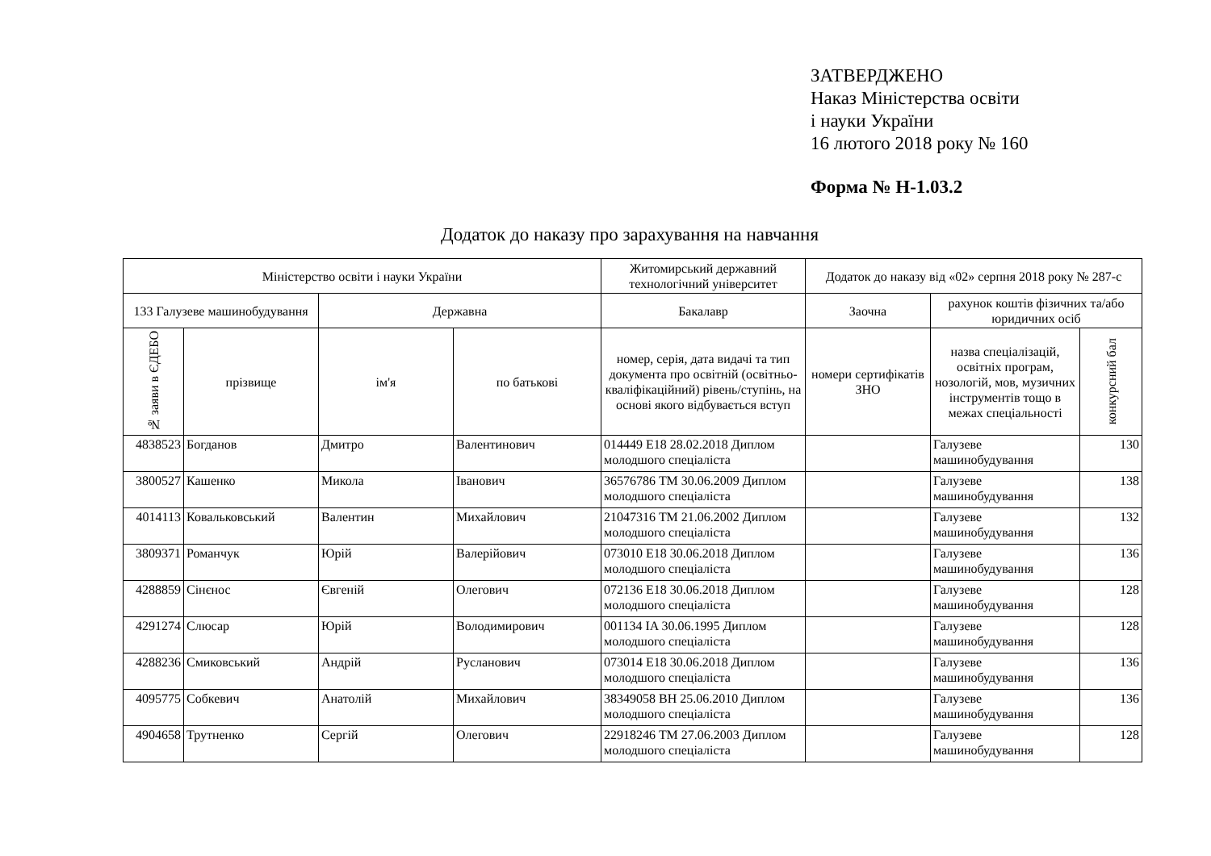ЗАТВЕРДЖЕНО
Наказ Міністерства освіти
і науки України
16 лютого 2018 року № 160
Форма № Н-1.03.2
Додаток до наказу про зарахування на навчання
| Міністерство освіти і науки України | | | | Житомирський державний технологічний університет | Додаток до наказу від «02» серпня 2018 року № 287-с | | |
| --- | --- | --- | --- | --- | --- | --- | --- |
| 133 Галузеве машинобудування | | Державна | | Бакалавр | Заочна | рахунок коштів фізичних та/або юридичних осіб | |
| № заяви в ЄДЕБО | прізвище | ім'я | по батькові | номер, серія, дата видачі та тип документа про освітній (освітньо-кваліфікаційний) рівень/ступінь, на основі якого відбувається вступ | номери сертифікатів ЗНО | назва спеціалізацій, освітніх програм, нозологій, мов, музичних інструментів тощо в межах спеціальності | конкурсний бал |
| 4838523 | Богданов | Дмитро | Валентинович | 014449 E18 28.02.2018 Диплом молодшого спеціаліста | | Галузеве машинобудування | 130 |
| 3800527 | Кашенко | Микола | Іванович | 36576786 ТМ 30.06.2009 Диплом молодшого спеціаліста | | Галузеве машинобудування | 138 |
| 4014113 | Ковальковський | Валентин | Михайлович | 21047316 ТМ 21.06.2002 Диплом молодшого спеціаліста | | Галузеве машинобудування | 132 |
| 3809371 | Романчук | Юрій | Валерійович | 073010 E18 30.06.2018 Диплом молодшого спеціаліста | | Галузеве машинобудування | 136 |
| 4288859 | Сінєнос | Євгеній | Олегович | 072136 E18 30.06.2018 Диплом молодшого спеціаліста | | Галузеве машинобудування | 128 |
| 4291274 | Слюсар | Юрій | Володимирович | 001134 IA 30.06.1995 Диплом молодшого спеціаліста | | Галузеве машинобудування | 128 |
| 4288236 | Смиковський | Андрій | Русланович | 073014 E18 30.06.2018 Диплом молодшого спеціаліста | | Галузеве машинобудування | 136 |
| 4095775 | Собкевич | Анатолій | Михайлович | 38349058 ВН 25.06.2010 Диплом молодшого спеціаліста | | Галузеве машинобудування | 136 |
| 4904658 | Трутненко | Сергій | Олегович | 22918246 ТМ 27.06.2003 Диплом молодшого спеціаліста | | Галузеве машинобудування | 128 |